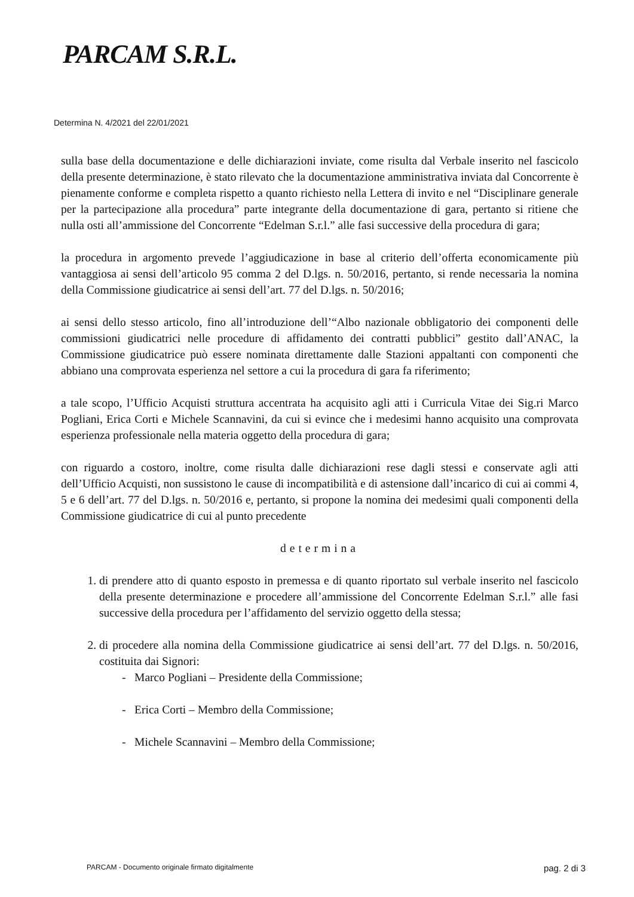PARCAM S.R.L.
Determina N. 4/2021 del 22/01/2021
sulla base della documentazione e delle dichiarazioni inviate, come risulta dal Verbale inserito nel fascicolo della presente determinazione, è stato rilevato che la documentazione amministrativa inviata dal Concorrente è pienamente conforme e completa rispetto a quanto richiesto nella Lettera di invito e nel “Disciplinare generale per la partecipazione alla procedura” parte integrante della documentazione di gara, pertanto si ritiene che nulla osti all’ammissione del Concorrente “Edelman S.r.l.” alle fasi successive della procedura di gara;
la procedura in argomento prevede l’aggiudicazione in base al criterio dell’offerta economicamente più vantaggiosa ai sensi dell’articolo 95 comma 2 del D.lgs. n. 50/2016, pertanto, si rende necessaria la nomina della Commissione giudicatrice ai sensi dell’art. 77 del D.lgs. n. 50/2016;
ai sensi dello stesso articolo, fino all’introduzione dell’“Albo nazionale obbligatorio dei componenti delle commissioni giudicatrici nelle procedure di affidamento dei contratti pubblici” gestito dall’ANAC, la Commissione giudicatrice può essere nominata direttamente dalle Stazioni appaltanti con componenti che abbiano una comprovata esperienza nel settore a cui la procedura di gara fa riferimento;
a tale scopo, l’Ufficio Acquisti struttura accentrata ha acquisito agli atti i Curricula Vitae dei Sig.ri Marco Pogliani, Erica Corti e Michele Scannavini, da cui si evince che i medesimi hanno acquisito una comprovata esperienza professionale nella materia oggetto della procedura di gara;
con riguardo a costoro, inoltre, come risulta dalle dichiarazioni rese dagli stessi e conservate agli atti dell’Ufficio Acquisti, non sussistono le cause di incompatibilità e di astensione dall’incarico di cui ai commi 4, 5 e 6 dell’art. 77 del D.lgs. n. 50/2016 e, pertanto, si propone la nomina dei medesimi quali componenti della Commissione giudicatrice di cui al punto precedente
determina
1. di prendere atto di quanto esposto in premessa e di quanto riportato sul verbale inserito nel fascicolo della presente determinazione e procedere all’ammissione del Concorrente Edelman S.r.l.” alle fasi successive della procedura per l’affidamento del servizio oggetto della stessa;
2. di procedere alla nomina della Commissione giudicatrice ai sensi dell’art. 77 del D.lgs. n. 50/2016, costituita dai Signori:
- Marco Pogliani – Presidente della Commissione;
- Erica Corti – Membro della Commissione;
- Michele Scannavini – Membro della Commissione;
PARCAM - Documento originale firmato digitalmente pag. 2 di 3